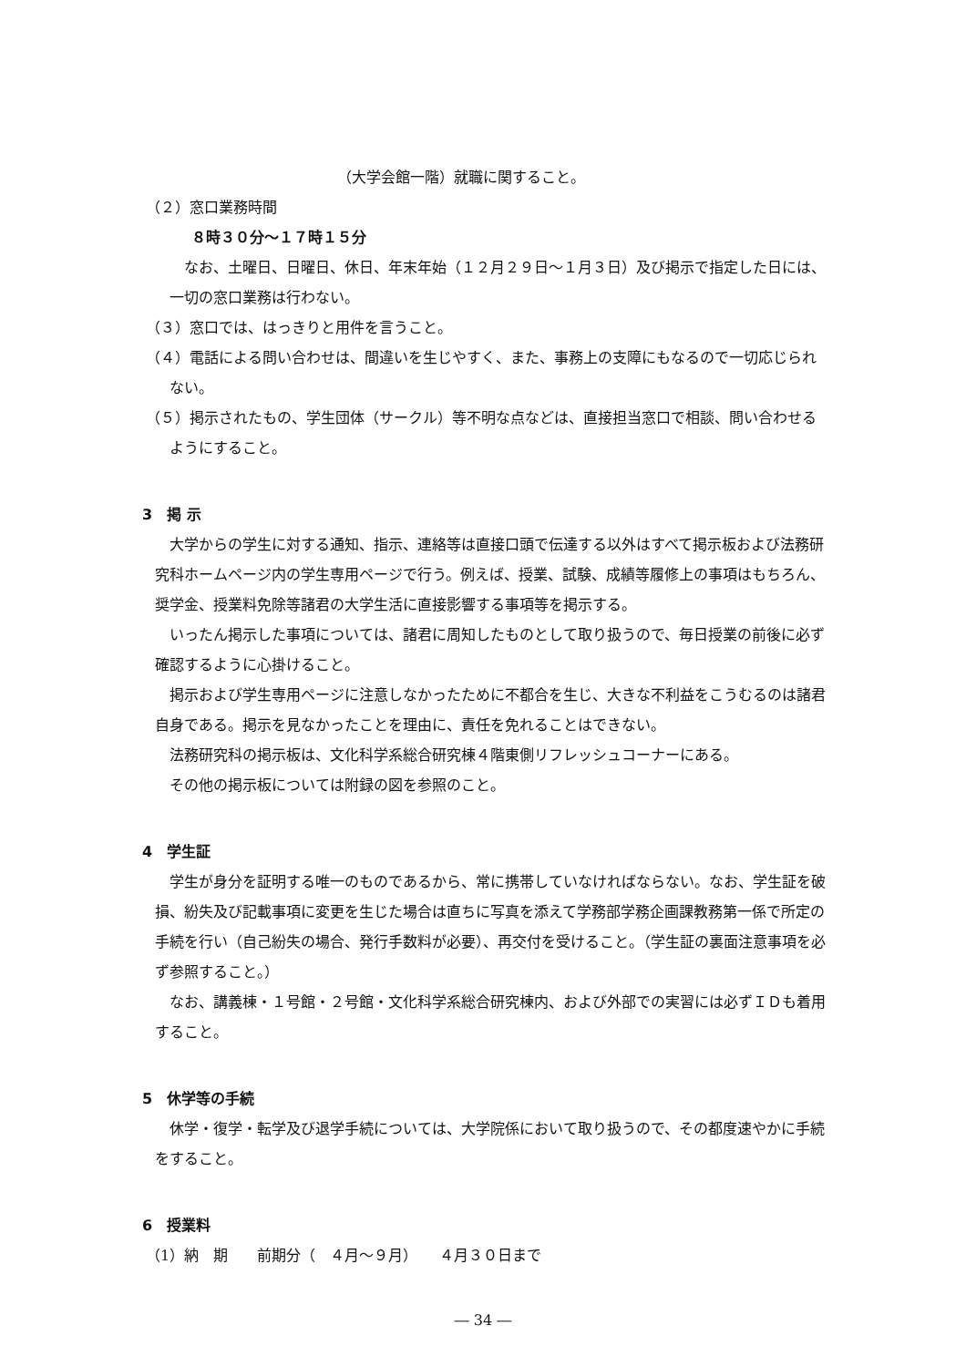（大学会館一階）就職に関すること。
（２）窓口業務時間
８時３０分～１７時１５分
なお、土曜日、日曜日、休日、年末年始（１２月２９日～１月３日）及び掲示で指定した日には、一切の窓口業務は行わない。
（３）窓口では、はっきりと用件を言うこと。
（４）電話による問い合わせは、間違いを生じやすく、また、事務上の支障にもなるので一切応じられない。
（５）掲示されたもの、学生団体（サークル）等不明な点などは、直接担当窓口で相談、問い合わせるようにすること。
3　掲 示
大学からの学生に対する通知、指示、連絡等は直接口頭で伝達する以外はすべて掲示板および法務研究科ホームページ内の学生専用ページで行う。例えば、授業、試験、成績等履修上の事項はもちろん、奨学金、授業料免除等諸君の大学生活に直接影響する事項等を掲示する。
いったん掲示した事項については、諸君に周知したものとして取り扱うので、毎日授業の前後に必ず確認するように心掛けること。
掲示および学生専用ページに注意しなかったために不都合を生じ、大きな不利益をこうむるのは諸君自身である。掲示を見なかったことを理由に、責任を免れることはできない。
法務研究科の掲示板は、文化科学系総合研究棟４階東側リフレッシュコーナーにある。
その他の掲示板については附録の図を参照のこと。
4　学生証
学生が身分を証明する唯一のものであるから、常に携帯していなければならない。なお、学生証を破損、紛失及び記載事項に変更を生じた場合は直ちに写真を添えて学務部学務企画課教務第一係で所定の手続を行い（自己紛失の場合、発行手数料が必要）、再交付を受けること。（学生証の裏面注意事項を必ず参照すること。）
なお、講義棟・１号館・２号館・文化科学系総合研究棟内、および外部での実習には必ずＩＤも着用すること。
5　休学等の手続
休学・復学・転学及び退学手続については、大学院係において取り扱うので、その都度速やかに手続をすること。
6　授業料
（1）納　期　　前期分（　４月～９月）　　４月３０日まで
― 34 ―